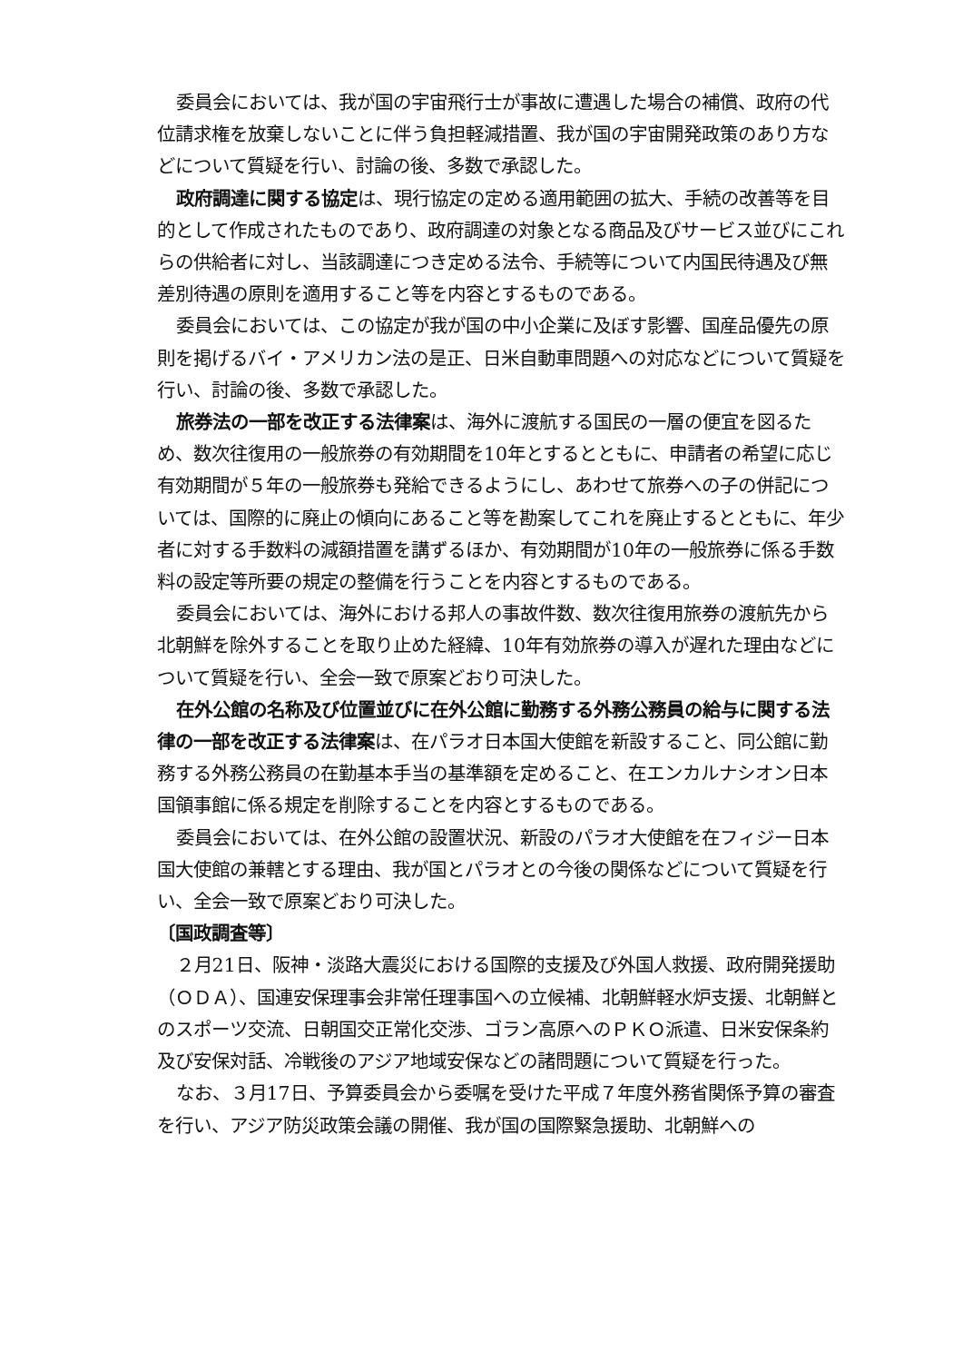委員会においては、我が国の宇宙飛行士が事故に遭遇した場合の補償、政府の代位請求権を放棄しないことに伴う負担軽減措置、我が国の宇宙開発政策のあり方などについて質疑を行い、討論の後、多数で承認した。
政府調達に関する協定は、現行協定の定める適用範囲の拡大、手続の改善等を目的として作成されたものであり、政府調達の対象となる商品及びサービス並びにこれらの供給者に対し、当該調達につき定める法令、手続等について内国民待遇及び無差別待遇の原則を適用すること等を内容とするものである。
委員会においては、この協定が我が国の中小企業に及ぼす影響、国産品優先の原則を掲げるバイ・アメリカン法の是正、日米自動車問題への対応などについて質疑を行い、討論の後、多数で承認した。
旅券法の一部を改正する法律案は、海外に渡航する国民の一層の便宜を図るため、数次往復用の一般旅券の有効期間を10年とするとともに、申請者の希望に応じ有効期間が５年の一般旅券も発給できるようにし、あわせて旅券への子の併記については、国際的に廃止の傾向にあること等を勘案してこれを廃止するとともに、年少者に対する手数料の減額措置を講ずるほか、有効期間が10年の一般旅券に係る手数料の設定等所要の規定の整備を行うことを内容とするものである。
委員会においては、海外における邦人の事故件数、数次往復用旅券の渡航先から北朝鮮を除外することを取り止めた経緯、10年有効旅券の導入が遅れた理由などについて質疑を行い、全会一致で原案どおり可決した。
在外公館の名称及び位置並びに在外公館に勤務する外務公務員の給与に関する法律の一部を改正する法律案は、在パラオ日本国大使館を新設すること、同公館に勤務する外務公務員の在勤基本手当の基準額を定めること、在エンカルナシオン日本国領事館に係る規定を削除することを内容とするものである。
委員会においては、在外公館の設置状況、新設のパラオ大使館を在フィジー日本国大使館の兼轄とする理由、我が国とパラオとの今後の関係などについて質疑を行い、全会一致で原案どおり可決した。
〔国政調査等〕
２月21日、阪神・淡路大震災における国際的支援及び外国人救援、政府開発援助（ＯＤＡ）、国連安保理事会非常任理事国への立候補、北朝鮮軽水炉支援、北朝鮮とのスポーツ交流、日朝国交正常化交渉、ゴラン高原へのＰＫＯ派遣、日米安保条約及び安保対話、冷戦後のアジア地域安保などの諸問題について質疑を行った。
なお、３月17日、予算委員会から委嘱を受けた平成７年度外務省関係予算の審査を行い、アジア防災政策会議の開催、我が国の国際緊急援助、北朝鮮への